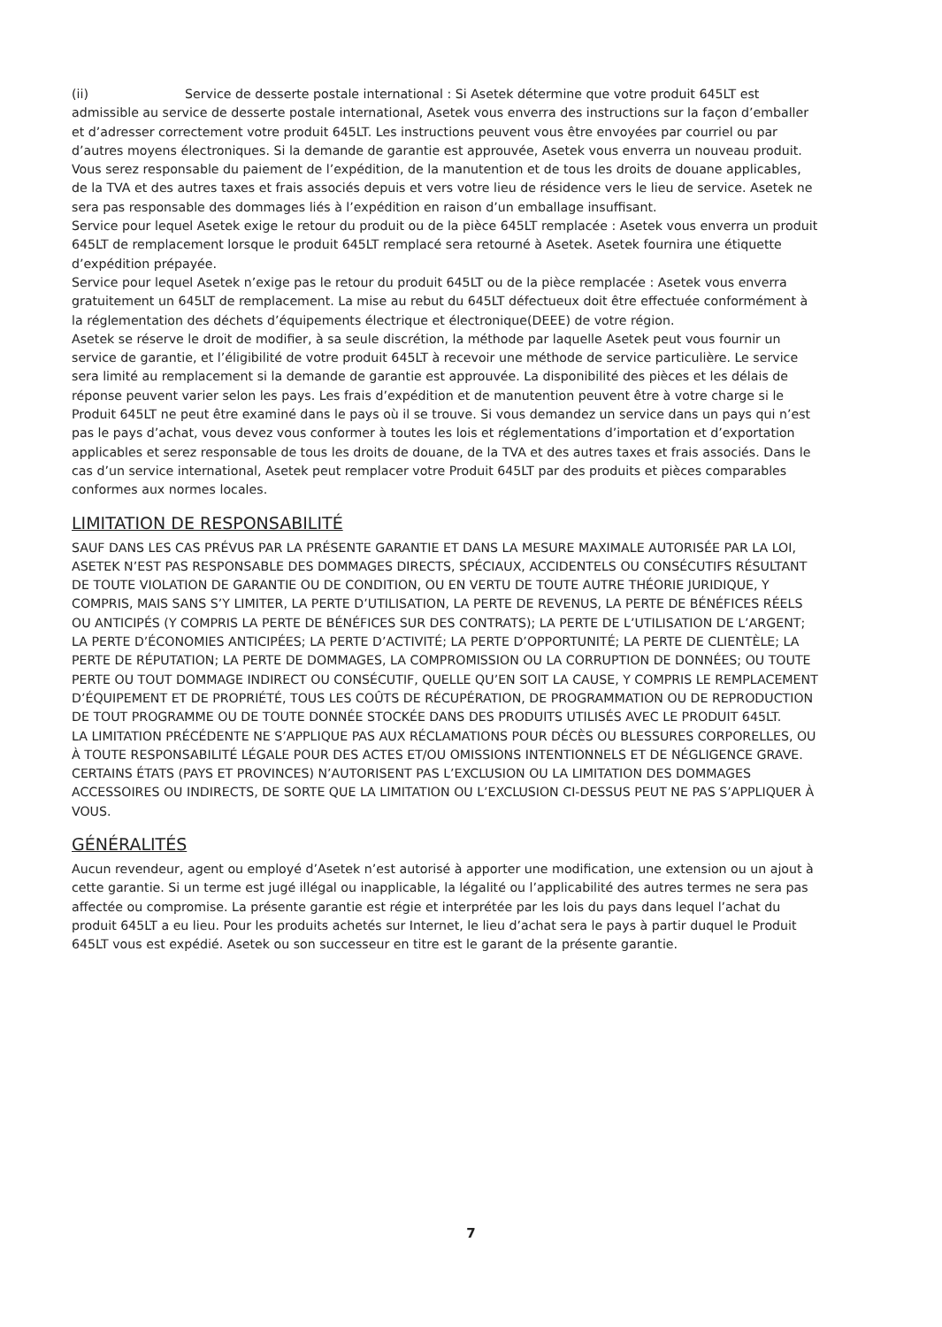(ii) Service de desserte postale international : Si Asetek détermine que votre produit 645LT est admissible au service de desserte postale international, Asetek vous enverra des instructions sur la façon d’emballer et d’adresser correctement votre produit 645LT. Les instructions peuvent vous être envoyées par courriel ou par d’autres moyens électroniques. Si la demande de garantie est approuvée, Asetek vous enverra un nouveau produit. Vous serez responsable du paiement de l’expédition, de la manutention et de tous les droits de douane applicables, de la TVA et des autres taxes et frais associés depuis et vers votre lieu de résidence vers le lieu de service. Asetek ne sera pas responsable des dommages liés à l’expédition en raison d’un emballage insuffisant.
Service pour lequel Asetek exige le retour du produit ou de la pièce 645LT remplacée : Asetek vous enverra un produit 645LT de remplacement lorsque le produit 645LT remplacé sera retourné à Asetek. Asetek fournira une étiquette d’expédition prépayée.
Service pour lequel Asetek n’exige pas le retour du produit 645LT ou de la pièce remplacée : Asetek vous enverra gratuitement un 645LT de remplacement. La mise au rebut du 645LT défectueux doit être effectuée conformément à la réglementation des déchets d’équipements électrique et électronique(DEEE) de votre région.
Asetek se réserve le droit de modifier, à sa seule discrétion, la méthode par laquelle Asetek peut vous fournir un service de garantie, et l’éligibilité de votre produit 645LT à recevoir une méthode de service particulière. Le service sera limité au remplacement si la demande de garantie est approuvée. La disponibilité des pièces et les délais de réponse peuvent varier selon les pays. Les frais d’expédition et de manutention peuvent être à votre charge si le Produit 645LT ne peut être examiné dans le pays où il se trouve. Si vous demandez un service dans un pays qui n’est pas le pays d’achat, vous devez vous conformer à toutes les lois et réglementations d’importation et d’exportation applicables et serez responsable de tous les droits de douane, de la TVA et des autres taxes et frais associés. Dans le cas d’un service international, Asetek peut remplacer votre Produit 645LT par des produits et pièces comparables conformes aux normes locales.
LIMITATION DE RESPONSABILITÉ
SAUF DANS LES CAS PRÉVUS PAR LA PRÉSENTE GARANTIE ET DANS LA MESURE MAXIMALE AUTORISÉE PAR LA LOI, ASETEK N’EST PAS RESPONSABLE DES DOMMAGES DIRECTS, SPÉCIAUX, ACCIDENTELS OU CONSÉCUTIFS RÉSULTANT DE TOUTE VIOLATION DE GARANTIE OU DE CONDITION, OU EN VERTU DE TOUTE AUTRE THÉORIE JURIDIQUE, Y COMPRIS, MAIS SANS S’Y LIMITER, LA PERTE D’UTILISATION, LA PERTE DE REVENUS, LA PERTE DE BÉNÉFICES RÉELS OU ANTICIPÉS (Y COMPRIS LA PERTE DE BÉNÉFICES SUR DES CONTRATS); LA PERTE DE L’UTILISATION DE L’ARGENT; LA PERTE D’ÉCONOMIES ANTICIPÉES; LA PERTE D’ACTIVITÉ; LA PERTE D’OPPORTUNITÉ; LA PERTE DE CLIENTÈLE; LA PERTE DE RÉPUTATION; LA PERTE DE DOMMAGES, LA COMPROMISSION OU LA CORRUPTION DE DONNÉES; OU TOUTE PERTE OU TOUT DOMMAGE INDIRECT OU CONSÉCUTIF, QUELLE QU’EN SOIT LA CAUSE, Y COMPRIS LE REMPLACEMENT D’ÉQUIPEMENT ET DE PROPRIÉTÉ, TOUS LES COÛTS DE RÉCUPÉRATION, DE PROGRAMMATION OU DE REPRODUCTION DE TOUT PROGRAMME OU DE TOUTE DONNÉE STOCKÉE DANS DES PRODUITS UTILISÉS AVEC LE PRODUIT 645LT.
LA LIMITATION PRÉCÉDENTE NE S’APPLIQUE PAS AUX RÉCLAMATIONS POUR DÉCÈS OU BLESSURES CORPORELLES, OU À TOUTE RESPONSABILITÉ LÉGALE POUR DES ACTES ET/OU OMISSIONS INTENTIONNELS ET DE NÉGLIGENCE GRAVE.
CERTAINS ÉTATS (PAYS ET PROVINCES) N’AUTORISENT PAS L’EXCLUSION OU LA LIMITATION DES DOMMAGES ACCESSOIRES OU INDIRECTS, DE SORTE QUE LA LIMITATION OU L’EXCLUSION CI-DESSUS PEUT NE PAS S’APPLIQUER À VOUS.
GÉNÉRALITÉS
Aucun revendeur, agent ou employé d’Asetek n’est autorisé à apporter une modification, une extension ou un ajout à cette garantie. Si un terme est jugé illégal ou inapplicable, la légalité ou l’applicabilité des autres termes ne sera pas affectée ou compromise. La présente garantie est régie et interprétée par les lois du pays dans lequel l’achat du produit 645LT a eu lieu. Pour les produits achetés sur Internet, le lieu d’achat sera le pays à partir duquel le Produit 645LT vous est expédié. Asetek ou son successeur en titre est le garant de la présente garantie.
7